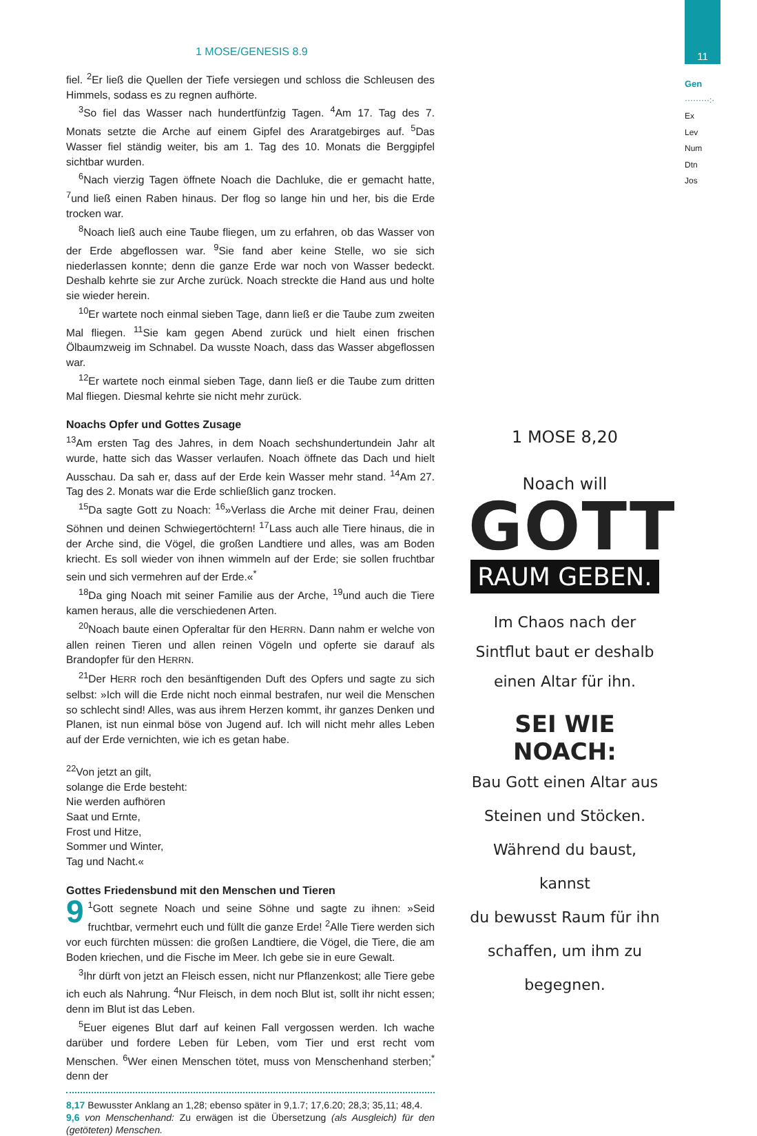11
Gen
·········:·
Ex
Lev
Num
Dtn
Jos
1 MOSE/GENESIS 8.9
fiel. <sup>2</sup>Er ließ die Quellen der Tiefe versiegen und schloss die Schleusen des Himmels, sodass es zu regnen aufhörte.
<sup>3</sup> So fiel das Wasser nach hundertfünfzig Tagen. <sup>4</sup>Am 17. Tag des 7. Monats setzte die Arche auf einem Gipfel des Araratgebirges auf. <sup>5</sup>Das Wasser fiel ständig weiter, bis am 1. Tag des 10. Monats die Berggipfel sichtbar wurden.
<sup>6</sup> Nach vierzig Tagen öffnete Noach die Dachluke, die er gemacht hatte, <sup>7</sup>und ließ einen Raben hinaus. Der flog so lange hin und her, bis die Erde trocken war.
<sup>8</sup> Noach ließ auch eine Taube fliegen, um zu erfahren, ob das Wasser von der Erde abgeflossen war. <sup>9</sup>Sie fand aber keine Stelle, wo sie sich niederlassen konnte; denn die ganze Erde war noch von Wasser bedeckt. Deshalb kehrte sie zur Arche zurück. Noach streckte die Hand aus und holte sie wieder herein.
<sup>10</sup> Er wartete noch einmal sieben Tage, dann ließ er die Taube zum zweiten Mal fliegen. <sup>11</sup>Sie kam gegen Abend zurück und hielt einen frischen Ölbaumzweig im Schnabel. Da wusste Noach, dass das Wasser abgeflossen war.
<sup>12</sup> Er wartete noch einmal sieben Tage, dann ließ er die Taube zum dritten Mal fliegen. Diesmal kehrte sie nicht mehr zurück.
Noachs Opfer und Gottes Zusage
<sup>13</sup> Am ersten Tag des Jahres, in dem Noach sechshundertundein Jahr alt wurde, hatte sich das Wasser verlaufen. Noach öffnete das Dach und hielt Ausschau. Da sah er, dass auf der Erde kein Wasser mehr stand. <sup>14</sup>Am 27. Tag des 2. Monats war die Erde schließlich ganz trocken.
<sup>15</sup> Da sagte Gott zu Noach: <sup>16</sup>»Verlass die Arche mit deiner Frau, deinen Söhnen und deinen Schwiegertöchtern! <sup>17</sup>Lass auch alle Tiere hinaus, die in der Arche sind, die Vögel, die großen Landtiere und alles, was am Boden kriecht. Es soll wieder von ihnen wimmeln auf der Erde; sie sollen fruchtbar sein und sich vermehren auf der Erde.«<sup>*</sup>
<sup>18</sup> Da ging Noach mit seiner Familie aus der Arche, <sup>19</sup>und auch die Tiere kamen heraus, alle die verschiedenen Arten.
<sup>20</sup> Noach baute einen Opferaltar für den HERRN. Dann nahm er welche von allen reinen Tieren und allen reinen Vögeln und opferte sie darauf als Brandopfer für den HERRN.
<sup>21</sup> Der HERR roch den besänftigenden Duft des Opfers und sagte zu sich selbst: »Ich will die Erde nicht noch einmal bestrafen, nur weil die Menschen so schlecht sind! Alles, was aus ihrem Herzen kommt, ihr ganzes Denken und Planen, ist nun einmal böse von Jugend auf. Ich will nicht mehr alles Leben auf der Erde vernichten, wie ich es getan habe.
<sup>22</sup> Von jetzt an gilt,
solange die Erde besteht:
Nie werden aufhören
Saat und Ernte,
Frost und Hitze,
Sommer und Winter,
Tag und Nacht.«
Gottes Friedensbund mit den Menschen und Tieren
9<sup>1</sup>Gott segnete Noach und seine Söhne und sagte zu ihnen: »Seid fruchtbar, vermehrt euch und füllt die ganze Erde! <sup>2</sup>Alle Tiere werden sich vor euch fürchten müssen: die großen Landtiere, die Vögel, die Tiere, die am Boden kriechen, und die Fische im Meer. Ich gebe sie in eure Gewalt.
<sup>3</sup> Ihr dürft von jetzt an Fleisch essen, nicht nur Pflanzenkost; alle Tiere gebe ich euch als Nahrung. <sup>4</sup>Nur Fleisch, in dem noch Blut ist, sollt ihr nicht essen; denn im Blut ist das Leben.
<sup>5</sup> Euer eigenes Blut darf auf keinen Fall vergossen werden. Ich wache darüber und fordere Leben für Leben, vom Tier und erst recht vom Menschen. <sup>6</sup>Wer einen Menschen tötet, muss von Menschenhand sterben;<sup>*</sup> denn der
8,17 Bewusster Anklang an 1,28; ebenso später in 9,1.7; 17,6.20; 28,3; 35,11; 48,4.
9,6 von Menschenhand: Zu erwägen ist die Übersetzung (als Ausgleich) für den (getöteten) Menschen.
1 MOSE 8,20
Noach will
GOTT
RAUM GEBEN.
Im Chaos nach der
Sintflut baut er deshalb
einen Altar für ihn.
SEI WIE NOACH:
Bau Gott einen Altar aus
Steinen und Stöcken.
Während du baust, kannst
du bewusst Raum für ihn
schaffen, um ihm zu
begegnen.